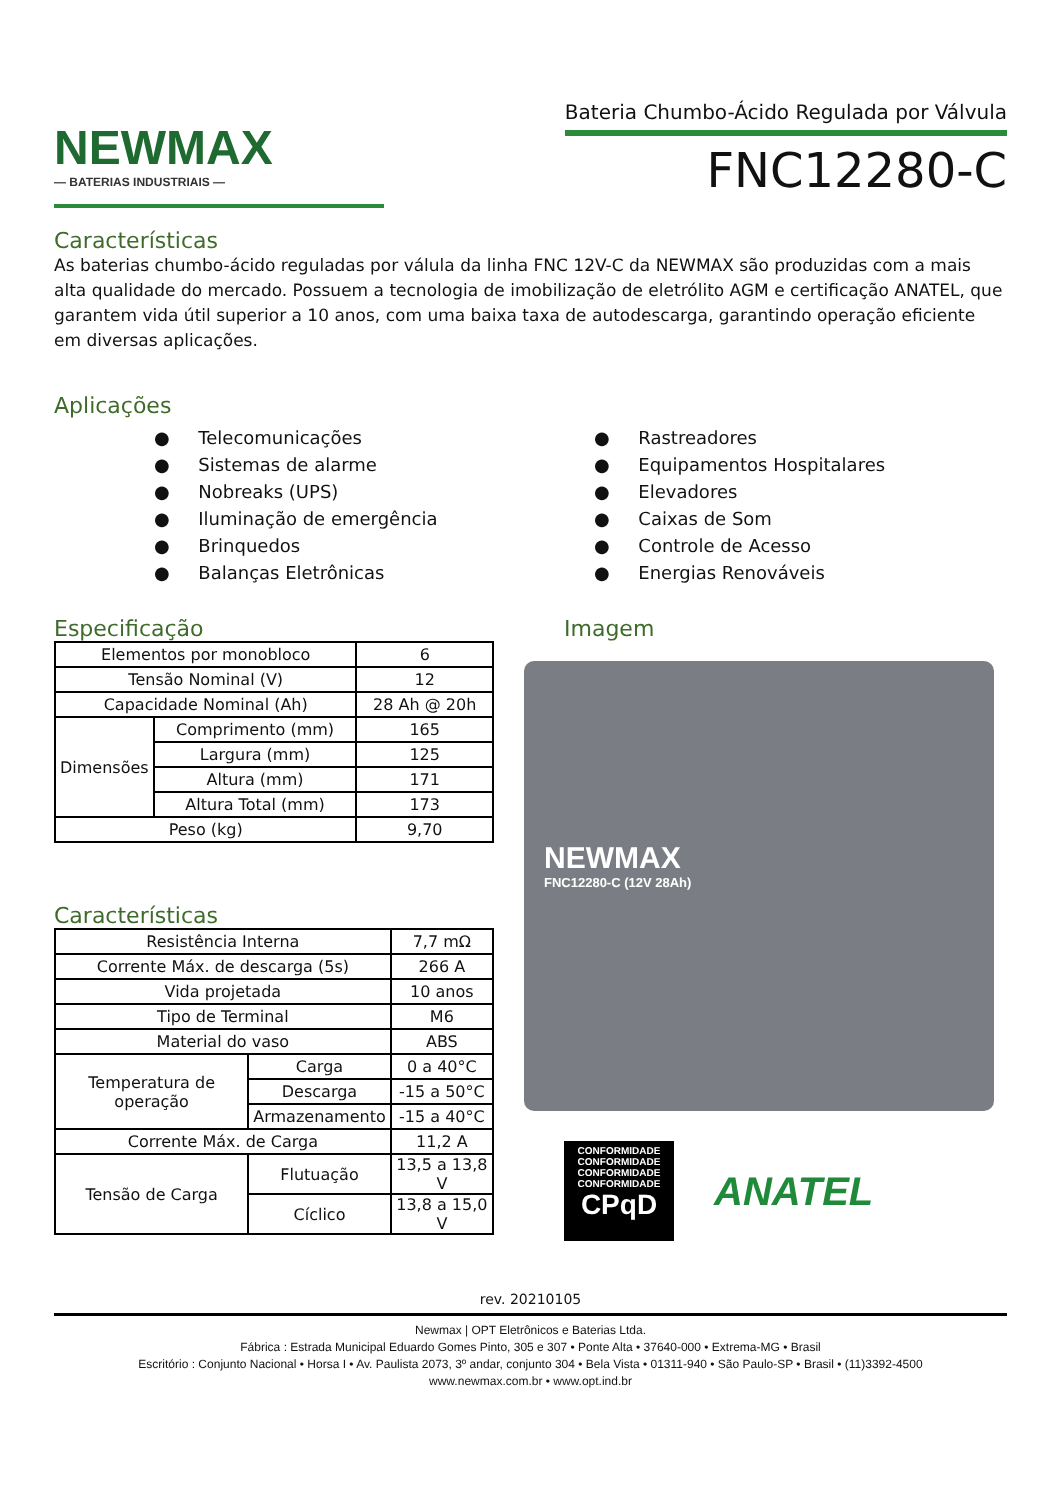NEWMAX
— BATERIAS INDUSTRIAIS —
Bateria Chumbo-Ácido Regulada por Válvula
FNC12280-C
Características
As baterias chumbo-ácido reguladas por válula da linha FNC 12V-C da NEWMAX são produzidas com a mais alta qualidade do mercado. Possuem a tecnologia de imobilização de eletrólito AGM e certificação ANATEL, que garantem vida útil superior a 10 anos, com uma baixa taxa de autodescarga, garantindo operação eficiente em diversas aplicações.
Aplicações
● Telecomunicações
● Sistemas de alarme
● Nobreaks (UPS)
● Iluminação de emergência
● Brinquedos
● Balanças Eletrônicas
● Rastreadores
● Equipamentos Hospitalares
● Elevadores
● Caixas de Som
● Controle de Acesso
● Energias Renováveis
Especificação
| Elementos por monobloco | | 6 |
| Tensão Nominal (V) | | 12 |
| Capacidade Nominal (Ah) | | 28 Ah @ 20h |
| Dimensões | Comprimento (mm) | 165 |
| | Largura (mm) | 125 |
| | Altura (mm) | 171 |
| | Altura Total (mm) | 173 |
| Peso (kg) | | 9,70 |
Características
| Resistência Interna | | 7,7 mΩ |
| Corrente Máx. de descarga (5s) | | 266 A |
| Vida projetada | | 10 anos |
| Tipo de Terminal | | M6 |
| Material do vaso | | ABS |
| Temperatura de operação | Carga | 0 a 40°C |
| | Descarga | -15 a 50°C |
| | Armazenamento | -15 a 40°C |
| Corrente Máx. de Carga | | 11,2 A |
| Tensão de Carga | Flutuação | 13,5 a 13,8 V |
| | Cíclico | 13,8 a 15,0 V |
Imagem
NEWMAX
FNC12280-C (12V 28Ah)
CONFORMIDADE
CONFORMIDADE
CONFORMIDADE
CONFORMIDADE
CPqD
ANATEL
rev. 20210105
Newmax | OPT Eletrônicos e Baterias Ltda.
Fábrica : Estrada Municipal Eduardo Gomes Pinto, 305 e 307 • Ponte Alta • 37640-000 • Extrema-MG • Brasil
Escritório : Conjunto Nacional • Horsa I • Av. Paulista 2073, 3º andar, conjunto 304 • Bela Vista • 01311-940 • São Paulo-SP • Brasil • (11)3392-4500
www.newmax.com.br • www.opt.ind.br